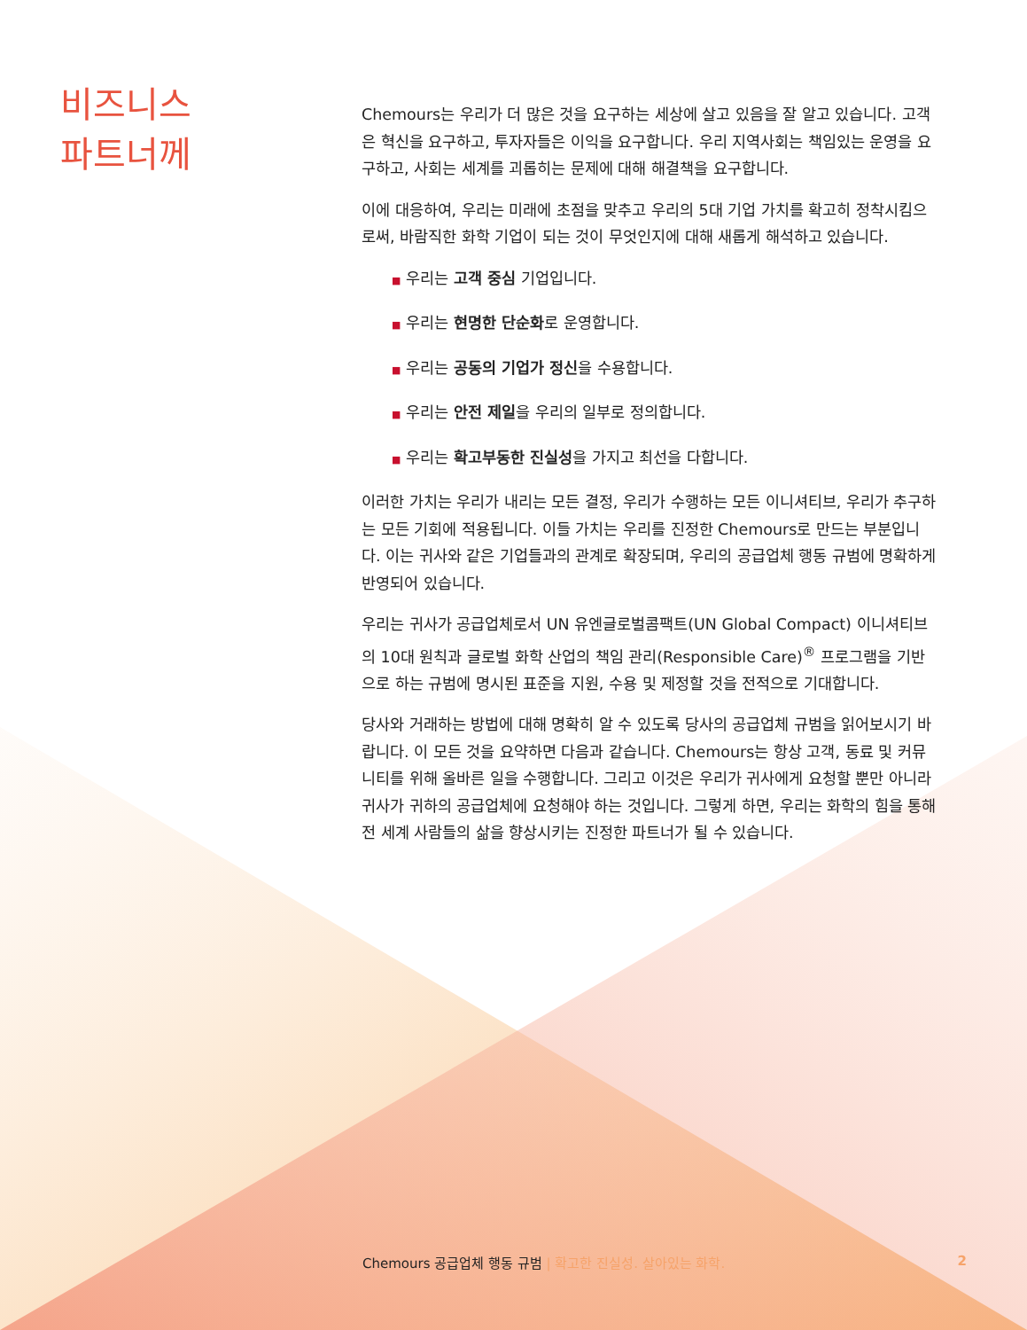비즈니스
파트너께
Chemours는 우리가 더 많은 것을 요구하는 세상에 살고 있음을 잘 알고 있습니다. 고객은 혁신을 요구하고, 투자자들은 이익을 요구합니다. 우리 지역사회는 책임있는 운영을 요구하고, 사회는 세계를 괴롭히는 문제에 대해 해결책을 요구합니다.
이에 대응하여, 우리는 미래에 초점을 맞추고 우리의 5대 기업 가치를 확고히 정착시킴으로써, 바람직한 화학 기업이 되는 것이 무엇인지에 대해 새롭게 해석하고 있습니다.
■ 우리는 고객 중심 기업입니다.
■ 우리는 현명한 단순화로 운영합니다.
■ 우리는 공동의 기업가 정신을 수용합니다.
■ 우리는 안전 제일을 우리의 일부로 정의합니다.
■ 우리는 확고부동한 진실성을 가지고 최선을 다합니다.
이러한 가치는 우리가 내리는 모든 결정, 우리가 수행하는 모든 이니셔티브, 우리가 추구하는 모든 기회에 적용됩니다. 이들 가치는 우리를 진정한 Chemours로 만드는 부분입니다. 이는 귀사와 같은 기업들과의 관계로 확장되며, 우리의 공급업체 행동 규범에 명확하게 반영되어 있습니다.
우리는 귀사가 공급업체로서 UN 유엔글로벌콤팩트(UN Global Compact) 이니셔티브의 10대 원칙과 글로벌 화학 산업의 책임 관리(Responsible Care)<sup>®</sup> 프로그램을 기반으로 하는 규범에 명시된 표준을 지원, 수용 및 제정할 것을 전적으로 기대합니다.
당사와 거래하는 방법에 대해 명확히 알 수 있도록 당사의 공급업체 규범을 읽어보시기 바랍니다. 이 모든 것을 요약하면 다음과 같습니다. Chemours는 항상 고객, 동료 및 커뮤니티를 위해 올바른 일을 수행합니다. 그리고 이것은 우리가 귀사에게 요청할 뿐만 아니라 귀사가 귀하의 공급업체에 요청해야 하는 것입니다. 그렇게 하면, 우리는 화학의 힘을 통해 전 세계 사람들의 삶을 향상시키는 진정한 파트너가 될 수 있습니다.
Chemours 공급업체 행동 규범 | 확고한 진실성. 살아있는 화학.
2